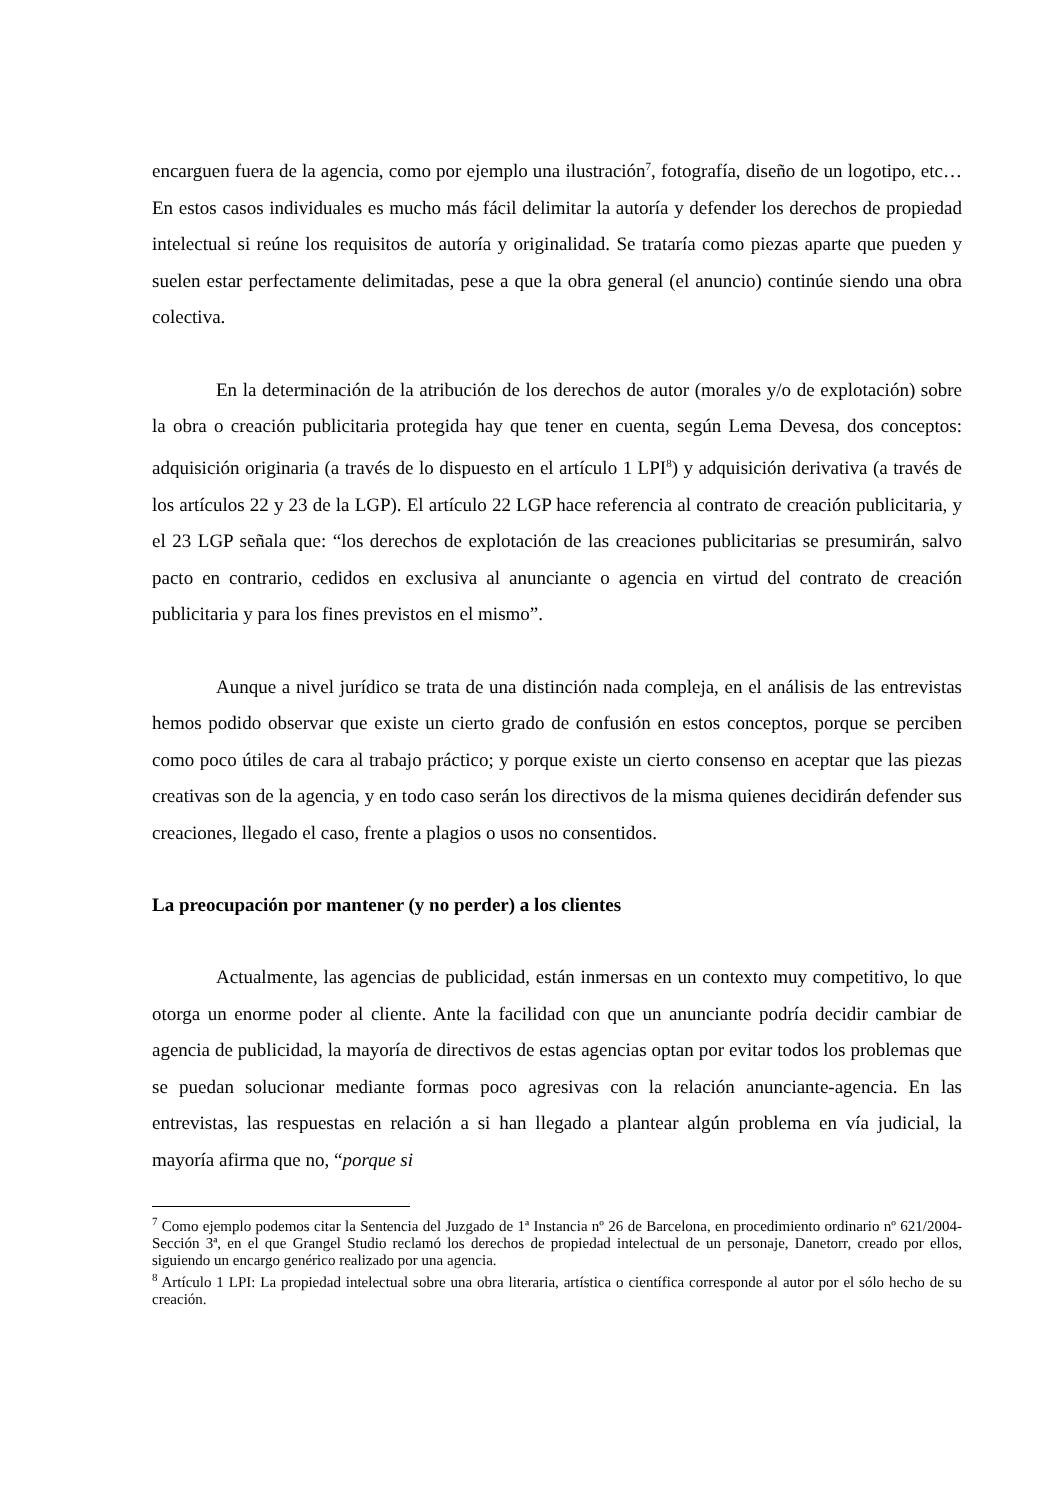encarguen fuera de la agencia, como por ejemplo una ilustración<sup>7</sup>, fotografía, diseño de un logotipo, etc… En estos casos individuales es mucho más fácil delimitar la autoría y defender los derechos de propiedad intelectual si reúne los requisitos de autoría y originalidad. Se trataría como piezas aparte que pueden y suelen estar perfectamente delimitadas, pese a que la obra general (el anuncio) continúe siendo una obra colectiva.
En la determinación de la atribución de los derechos de autor (morales y/o de explotación) sobre la obra o creación publicitaria protegida hay que tener en cuenta, según Lema Devesa, dos conceptos: adquisición originaria (a través de lo dispuesto en el artículo 1 LPI<sup>8</sup>) y adquisición derivativa (a través de los artículos 22 y 23 de la LGP). El artículo 22 LGP hace referencia al contrato de creación publicitaria, y el 23 LGP señala que: “los derechos de explotación de las creaciones publicitarias se presumirán, salvo pacto en contrario, cedidos en exclusiva al anunciante o agencia en virtud del contrato de creación publicitaria y para los fines previstos en el mismo”.
Aunque a nivel jurídico se trata de una distinción nada compleja, en el análisis de las entrevistas hemos podido observar que existe un cierto grado de confusión en estos conceptos, porque se perciben como poco útiles de cara al trabajo práctico; y porque existe un cierto consenso en aceptar que las piezas creativas son de la agencia, y en todo caso serán los directivos de la misma quienes decidirán defender sus creaciones, llegado el caso, frente a plagios o usos no consentidos.
La preocupación por mantener (y no perder) a los clientes
Actualmente, las agencias de publicidad, están inmersas en un contexto muy competitivo, lo que otorga un enorme poder al cliente. Ante la facilidad con que un anunciante podría decidir cambiar de agencia de publicidad, la mayoría de directivos de estas agencias optan por evitar todos los problemas que se puedan solucionar mediante formas poco agresivas con la relación anunciante-agencia. En las entrevistas, las respuestas en relación a si han llegado a plantear algún problema en vía judicial, la mayoría afirma que no, “porque si
<sup>7</sup> Como ejemplo podemos citar la Sentencia del Juzgado de 1ª Instancia nº 26 de Barcelona, en procedimiento ordinario nº 621/2004-Sección 3ª, en el que Grangel Studio reclamó los derechos de propiedad intelectual de un personaje, Danetorr, creado por ellos, siguiendo un encargo genérico realizado por una agencia.
<sup>8</sup> Artículo 1 LPI: La propiedad intelectual sobre una obra literaria, artística o científica corresponde al autor por el sólo hecho de su creación.